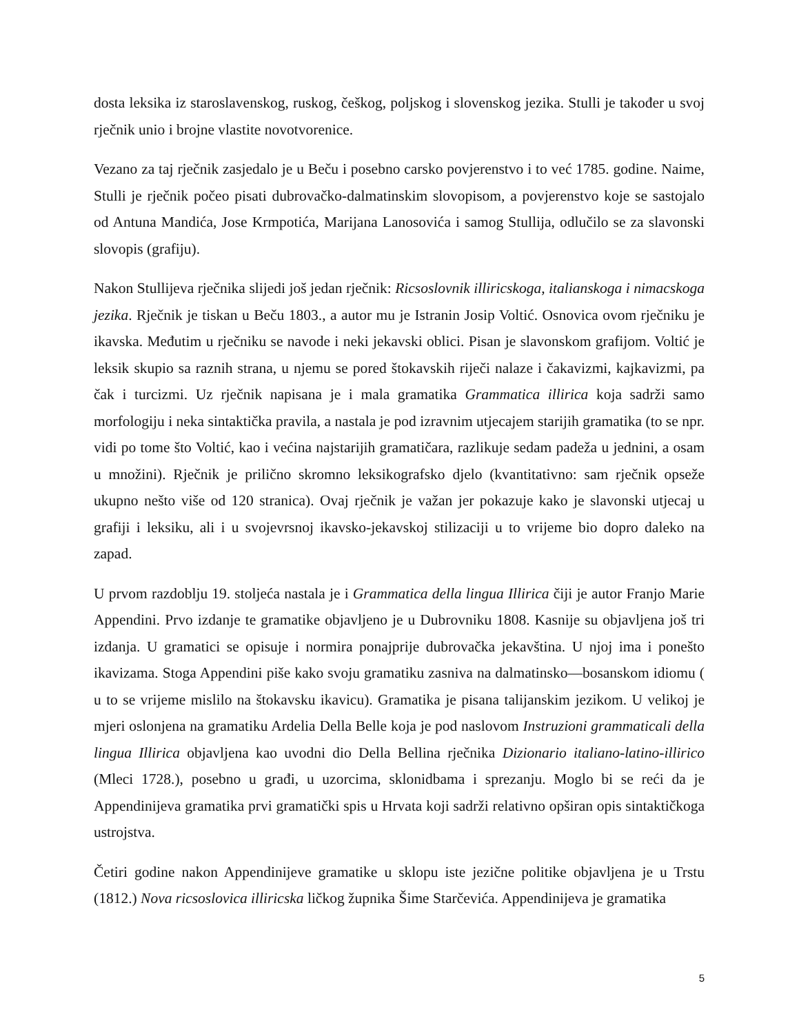dosta leksika iz staroslavenskog, ruskog, češkog, poljskog i slovenskog jezika. Stulli je također u svoj rječnik unio i brojne vlastite novotvorenice.
Vezano za taj rječnik zasjedalo je u Beču i posebno carsko povjerenstvo i to već 1785. godine. Naime, Stulli je rječnik počeo pisati dubrovačko-dalmatinskim slovopisom, a povjerenstvo koje se sastojalo od Antuna Mandića, Jose Krmpotića, Marijana Lanosovića i samog Stullija, odlučilo se za slavonski slovopis (grafiju).
Nakon Stullijeva rječnika slijedi još jedan rječnik: Ricsoslovnik illiricskoga, italianskoga i nimacskoga jezika. Rječnik je tiskan u Beču 1803., a autor mu je Istranin Josip Voltić. Osnovica ovom rječniku je ikavska. Međutim u rječniku se navode i neki jekavski oblici. Pisan je slavonskom grafijom. Voltić je leksik skupio sa raznih strana, u njemu se pored štokavskih riječi nalaze i čakavizmi, kajkavizmi, pa čak i turcizmi. Uz rječnik napisana je i mala gramatika Grammatica illirica koja sadrži samo morfologiju i neka sintaktička pravila, a nastala je pod izravnim utjecajem starijih gramatika (to se npr. vidi po tome što Voltić, kao i većina najstarijih gramatičara, razlikuje sedam padeža u jednini, a osam u množini). Rječnik je prilično skromno leksikografsko djelo (kvantitativno: sam rječnik opseže ukupno nešto više od 120 stranica). Ovaj rječnik je važan jer pokazuje kako je slavonski utjecaj u grafiji i leksiku, ali i u svojevrsnoj ikavsko-jekavskoj stilizaciji u to vrijeme bio dopro daleko na zapad.
U prvom razdoblju 19. stoljeća nastala je i Grammatica della lingua Illirica čiji je autor Franjo Marie Appendini. Prvo izdanje te gramatike objavljeno je u Dubrovniku 1808. Kasnije su objavljena još tri izdanja. U gramatici se opisuje i normira ponajprije dubrovačka jekavština. U njoj ima i ponešto ikavizama. Stoga Appendini piše kako svoju gramatiku zasniva na dalmatinsko—bosanskom idiomu ( u to se vrijeme mislilo na štokavsku ikavicu). Gramatika je pisana talijanskim jezikom. U velikoj je mjeri oslonjena na gramatiku Ardelia Della Belle koja je pod naslovom Instruzioni grammaticali della lingua Illirica objavljena kao uvodni dio Della Bellina rječnika Dizionario italiano-latino-illirico (Mleci 1728.), posebno u građi, u uzorcima, sklonidbama i sprezanju. Moglo bi se reći da je Appendinijeva gramatika prvi gramatički spis u Hrvata koji sadrži relativno opširan opis sintaktičkoga ustrojstva.
Četiri godine nakon Appendinijeve gramatike u sklopu iste jezične politike objavljena je u Trstu (1812.) Nova ricsoslovica illiricska ličkog župnika Šime Starčevića. Appendinijeva je gramatika
5